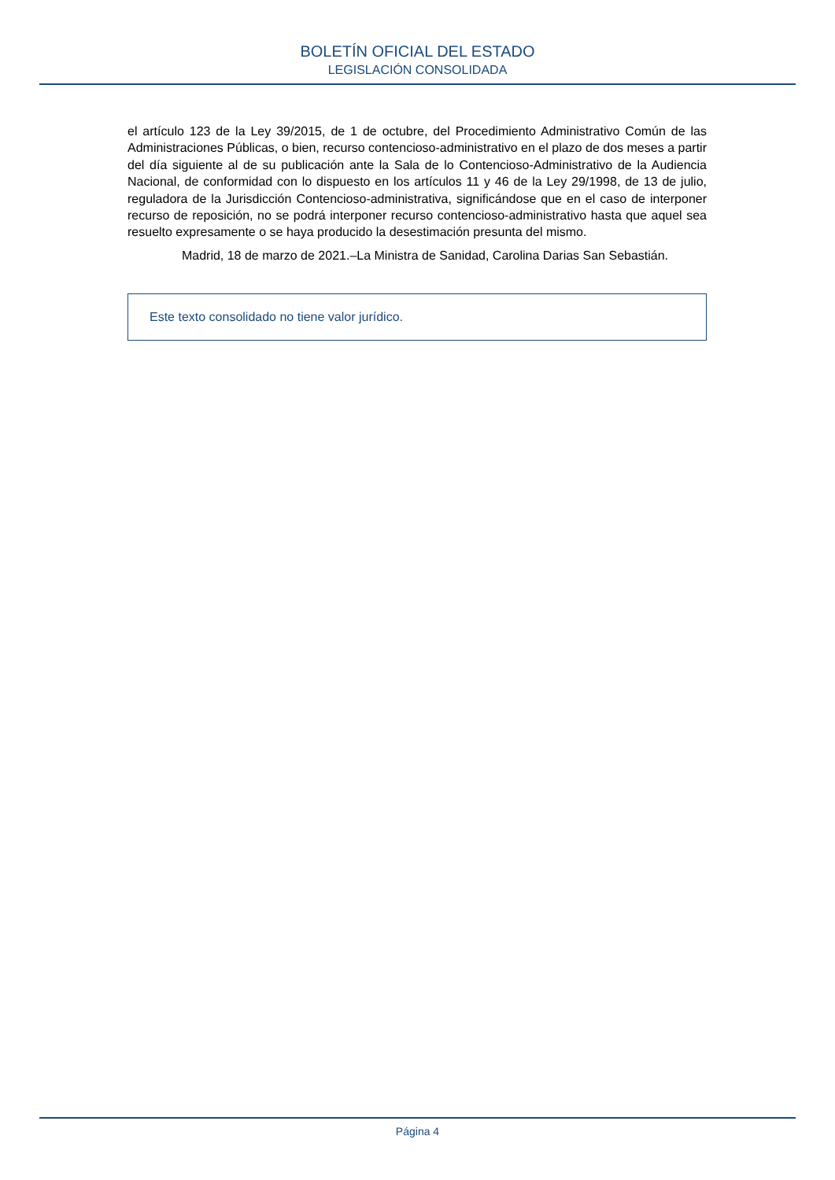BOLETÍN OFICIAL DEL ESTADO
LEGISLACIÓN CONSOLIDADA
el artículo 123 de la Ley 39/2015, de 1 de octubre, del Procedimiento Administrativo Común de las Administraciones Públicas, o bien, recurso contencioso-administrativo en el plazo de dos meses a partir del día siguiente al de su publicación ante la Sala de lo Contencioso-Administrativo de la Audiencia Nacional, de conformidad con lo dispuesto en los artículos 11 y 46 de la Ley 29/1998, de 13 de julio, reguladora de la Jurisdicción Contencioso-administrativa, significándose que en el caso de interponer recurso de reposición, no se podrá interponer recurso contencioso-administrativo hasta que aquel sea resuelto expresamente o se haya producido la desestimación presunta del mismo.
Madrid, 18 de marzo de 2021.–La Ministra de Sanidad, Carolina Darias San Sebastián.
Este texto consolidado no tiene valor jurídico.
Página 4